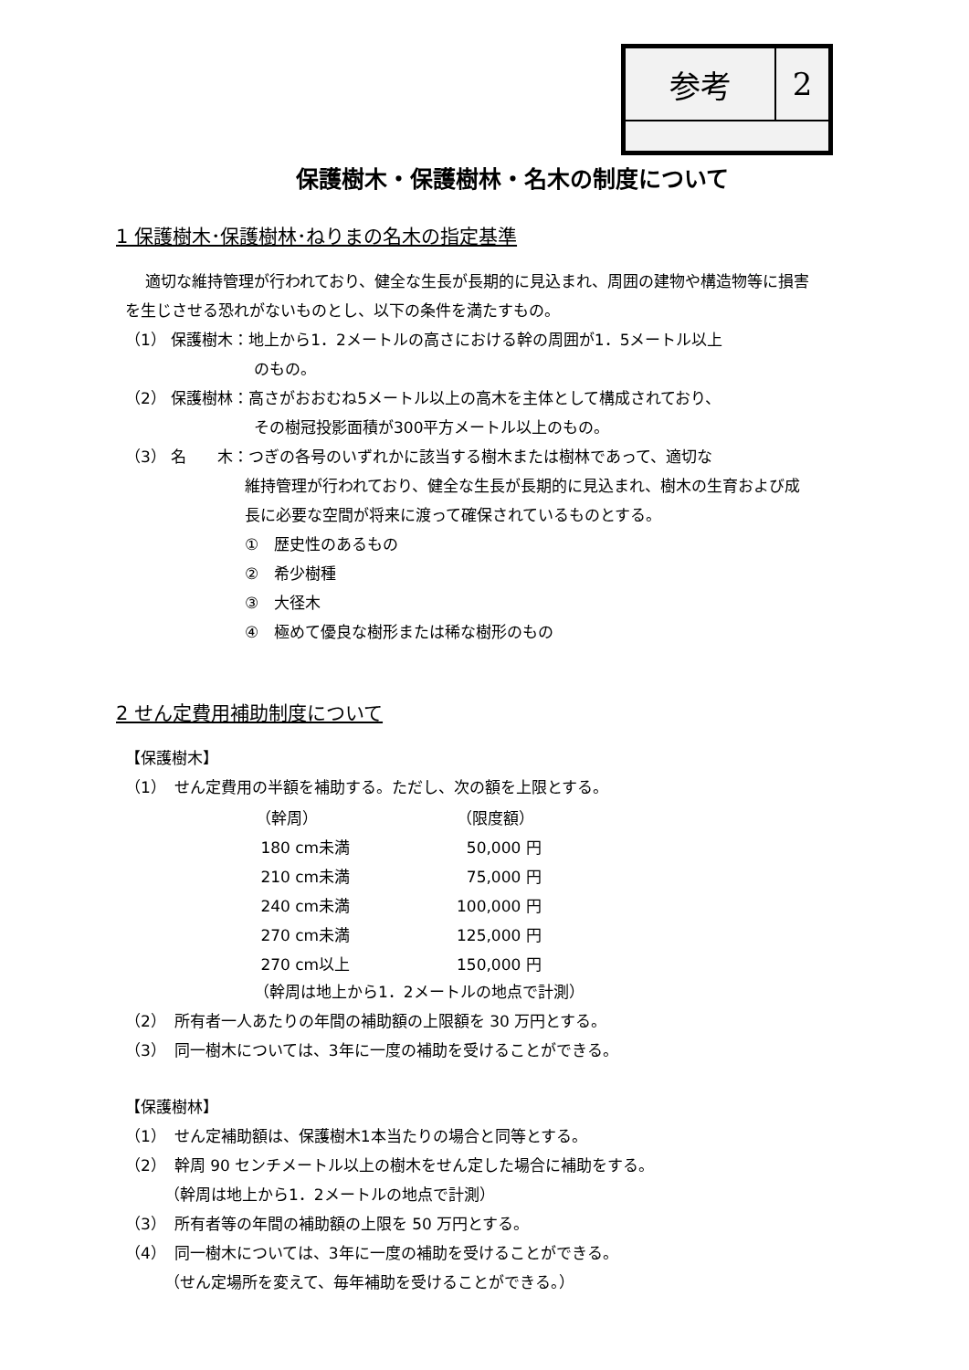| 参考 | 2 |
保護樹木・保護樹林・名木の制度について
1 保護樹木･保護樹林･ねりまの名木の指定基準
適切な維持管理が行われており、健全な生長が長期的に見込まれ、周囲の建物や構造物等に損害を生じさせる恐れがないものとし、以下の条件を満たすもの。
（1） 保護樹木：地上から1．2メートルの高さにおける幹の周囲が1．5メートル以上
のもの。
（2） 保護樹林：高さがおおむね5メートル以上の高木を主体として構成されており、
その樹冠投影面積が300平方メートル以上のもの。
（3） 名　　木：つぎの各号のいずれかに該当する樹木または樹林であって、適切な
維持管理が行われており、健全な生長が長期的に見込まれ、樹木の生育および成長に必要な空間が将来に渡って確保されているものとする。
①　歴史性のあるもの
②　希少樹種
③　大径木
④　極めて優良な樹形または稀な樹形のもの
2 せん定費用補助制度について
【保護樹木】
（1）　せん定費用の半額を補助する。ただし、次の額を上限とする。
| （幹周） | （限度額） |
| --- | --- |
| 180 cm未満 | 50,000 円 |
| 210 cm未満 | 75,000 円 |
| 240 cm未満 | 100,000 円 |
| 270 cm未満 | 125,000 円 |
| 270 cm以上 | 150,000 円 |
（幹周は地上から1．2メートルの地点で計測）
（2）　所有者一人あたりの年間の補助額の上限額を 30 万円とする。
（3）　同一樹木については、3年に一度の補助を受けることができる。
【保護樹林】
（1）　せん定補助額は、保護樹木1本当たりの場合と同等とする。
（2）　幹周 90 センチメートル以上の樹木をせん定した場合に補助をする。
（幹周は地上から1．2メートルの地点で計測）
（3）　所有者等の年間の補助額の上限を 50 万円とする。
（4）　同一樹木については、3年に一度の補助を受けることができる。
（せん定場所を変えて、毎年補助を受けることができる。）